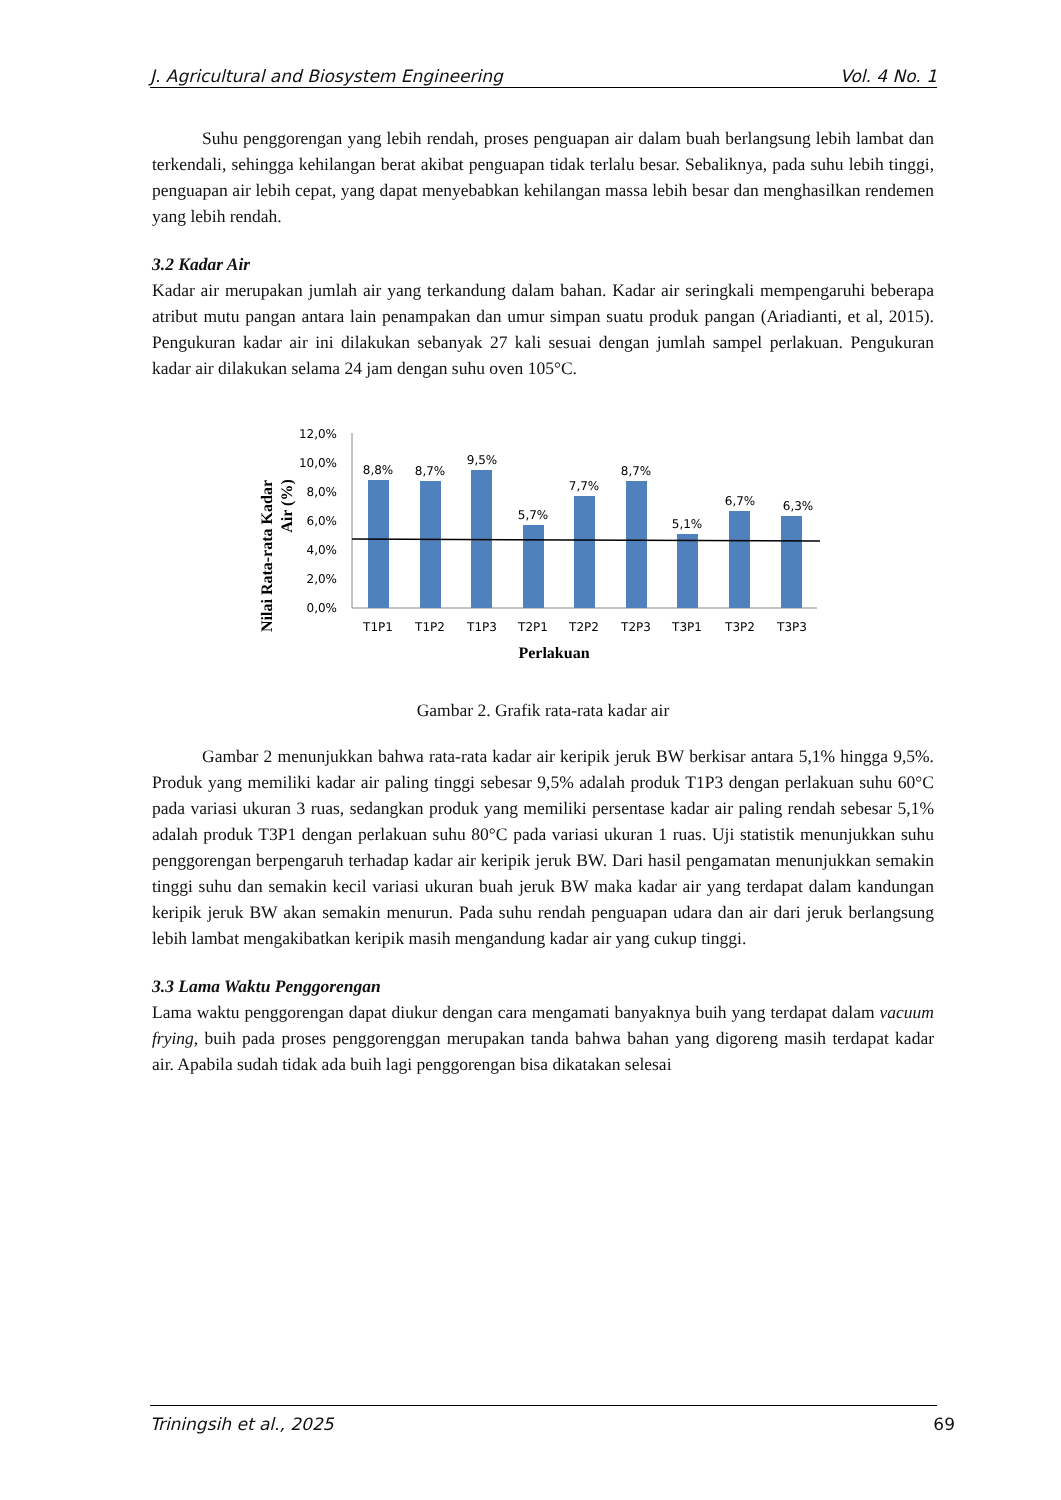J. Agricultural and Biosystem Engineering Vol. 4 No. 1
Suhu penggorengan yang lebih rendah, proses penguapan air dalam buah berlangsung lebih lambat dan terkendali, sehingga kehilangan berat akibat penguapan tidak terlalu besar. Sebaliknya, pada suhu lebih tinggi, penguapan air lebih cepat, yang dapat menyebabkan kehilangan massa lebih besar dan menghasilkan rendemen yang lebih rendah.
3.2 Kadar Air
Kadar air merupakan jumlah air yang terkandung dalam bahan. Kadar air seringkali mempengaruhi beberapa atribut mutu pangan antara lain penampakan dan umur simpan suatu produk pangan (Ariadianti, et al, 2015). Pengukuran kadar air ini dilakukan sebanyak 27 kali sesuai dengan jumlah sampel perlakuan. Pengukuran kadar air dilakukan selama 24 jam dengan suhu oven 105°C.
Nilai Rata-rata Kadar
Air (%)
12,0%
10,0%
8,0%
6,0%
4,0%
2,0%
0,0%
8,8%
8,7%
9,5%
5,7%
7,7%
8,7%
5,1%
6,7%
6,3%
T1P1
T1P2
T1P3
T2P1
T2P2
T2P3
T3P1
T3P2
T3P3
Perlakuan
Gambar 2. Grafik rata-rata kadar air
Gambar 2 menunjukkan bahwa rata-rata kadar air keripik jeruk BW berkisar antara 5,1% hingga 9,5%. Produk yang memiliki kadar air paling tinggi sebesar 9,5% adalah produk T1P3 dengan perlakuan suhu 60°C pada variasi ukuran 3 ruas, sedangkan produk yang memiliki persentase kadar air paling rendah sebesar 5,1% adalah produk T3P1 dengan perlakuan suhu 80°C pada variasi ukuran 1 ruas. Uji statistik menunjukkan suhu penggorengan berpengaruh terhadap kadar air keripik jeruk BW. Dari hasil pengamatan menunjukkan semakin tinggi suhu dan semakin kecil variasi ukuran buah jeruk BW maka kadar air yang terdapat dalam kandungan keripik jeruk BW akan semakin menurun. Pada suhu rendah penguapan udara dan air dari jeruk berlangsung lebih lambat mengakibatkan keripik masih mengandung kadar air yang cukup tinggi.
3.3 Lama Waktu Penggorengan
Lama waktu penggorengan dapat diukur dengan cara mengamati banyaknya buih yang terdapat dalam vacuum frying, buih pada proses penggorenggan merupakan tanda bahwa bahan yang digoreng masih terdapat kadar air. Apabila sudah tidak ada buih lagi penggorengan bisa dikatakan selesai
Triningsih et al., 2025 69